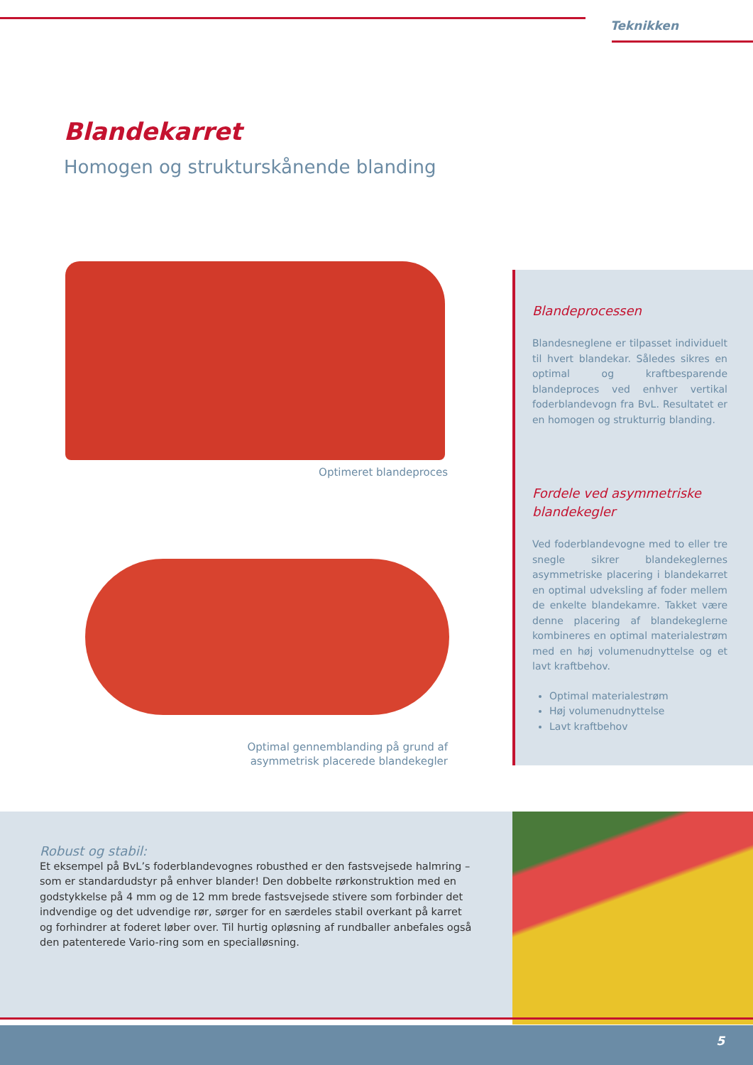Teknikken
Blandekarret
Homogen og strukturskånende blanding
Optimeret blandeproces
Optimal gennemblanding på grund af asymmetrisk placerede blandekegler
Blandeprocessen
Blandesneglene er tilpasset individuelt til hvert blandekar. Således sikres en optimal og kraftbesparende blandeproces ved enhver vertikal foderblandevogn fra BvL. Resultatet er en homogen og strukturrig blanding.
Fordele ved asymmetriske blandekegler
Ved foderblandevogne med to eller tre snegle sikrer blandekeglernes asymmetriske placering i blandekarret en optimal udveksling af foder mellem de enkelte blandekamre. Takket være denne placering af blandekeglerne kombineres en optimal materialestrøm med en høj volumenudnyttelse og et lavt kraftbehov.
Optimal materialestrøm
Høj volumenudnyttelse
Lavt kraftbehov
Robust og stabil:
Et eksempel på BvL’s foderblandevognes robusthed er den fastsvejsede halmring – som er standardudstyr på enhver blander! Den dobbelte rørkonstruktion med en godstykkelse på 4 mm og de 12 mm brede fastsvejsede stivere som forbinder det indvendige og det udvendige rør, sørger for en særdeles stabil overkant på karret og forhindrer at foderet løber over. Til hurtig opløsning af rundballer anbefales også den patenterede Vario-ring som en specialløsning.
5